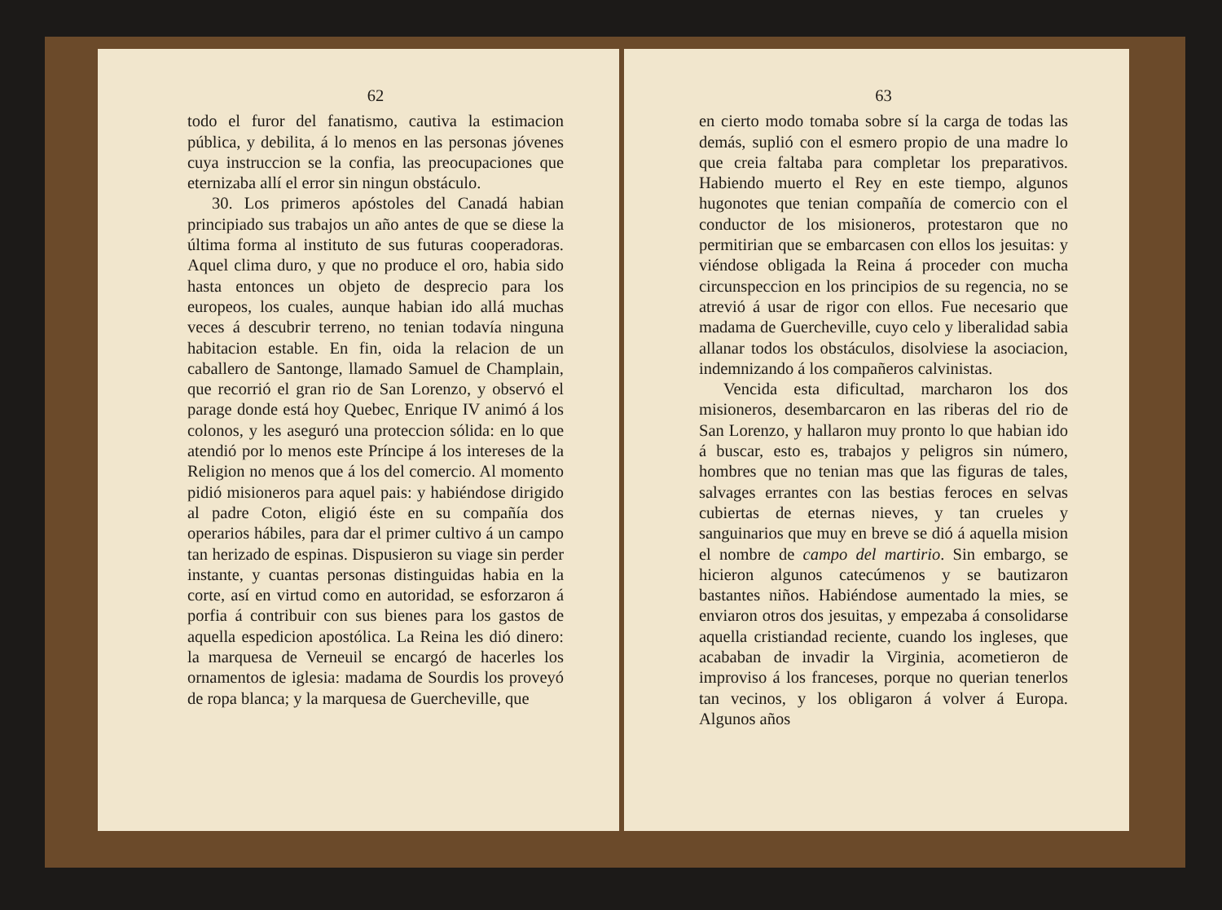62
todo el furor del fanatismo, cautiva la estimacion pública, y debilita, á lo menos en las personas jóvenes cuya instruccion se la confia, las preocupaciones que eternizaba allí el error sin ningun obstáculo.
30. Los primeros apóstoles del Canadá habian principiado sus trabajos un año antes de que se diese la última forma al instituto de sus futuras cooperadoras. Aquel clima duro, y que no produce el oro, habia sido hasta entonces un objeto de desprecio para los europeos, los cuales, aunque habian ido allá muchas veces á descubrir terreno, no tenian todavía ninguna habitacion estable. En fin, oida la relacion de un caballero de Santonge, llamado Samuel de Champlain, que recorrió el gran rio de San Lorenzo, y observó el parage donde está hoy Quebec, Enrique IV animó á los colonos, y les aseguró una proteccion sólida: en lo que atendió por lo menos este Príncipe á los intereses de la Religion no menos que á los del comercio. Al momento pidió misioneros para aquel pais: y habiéndose dirigido al padre Coton, eligió éste en su compañía dos operarios hábiles, para dar el primer cultivo á un campo tan herizado de espinas. Dispusieron su viage sin perder instante, y cuantas personas distinguidas habia en la corte, así en virtud como en autoridad, se esforzaron á porfia á contribuir con sus bienes para los gastos de aquella espedicion apostólica. La Reina les dió dinero: la marquesa de Verneuil se encargó de hacerles los ornamentos de iglesia: madama de Sourdis los proveyó de ropa blanca; y la marquesa de Guercheville, que
63
en cierto modo tomaba sobre sí la carga de todas las demás, suplió con el esmero propio de una madre lo que creia faltaba para completar los preparativos. Habiendo muerto el Rey en este tiempo, algunos hugonotes que tenian compañía de comercio con el conductor de los misioneros, protestaron que no permitirian que se embarcasen con ellos los jesuitas: y viéndose obligada la Reina á proceder con mucha circunspeccion en los principios de su regencia, no se atrevió á usar de rigor con ellos. Fue necesario que madama de Guercheville, cuyo celo y liberalidad sabia allanar todos los obstáculos, disolviese la asociacion, indemnizando á los compañeros calvinistas.
Vencida esta dificultad, marcharon los dos misioneros, desembarcaron en las riberas del rio de San Lorenzo, y hallaron muy pronto lo que habian ido á buscar, esto es, trabajos y peligros sin número, hombres que no tenian mas que las figuras de tales, salvages errantes con las bestias feroces en selvas cubiertas de eternas nieves, y tan crueles y sanguinarios que muy en breve se dió á aquella mision el nombre de campo del martirio. Sin embargo, se hicieron algunos catecúmenos y se bautizaron bastantes niños. Habiéndose aumentado la mies, se enviaron otros dos jesuitas, y empezaba á consolidarse aquella cristiandad reciente, cuando los ingleses, que acababan de invadir la Virginia, acometieron de improviso á los franceses, porque no querian tenerlos tan vecinos, y los obligaron á volver á Europa. Algunos años